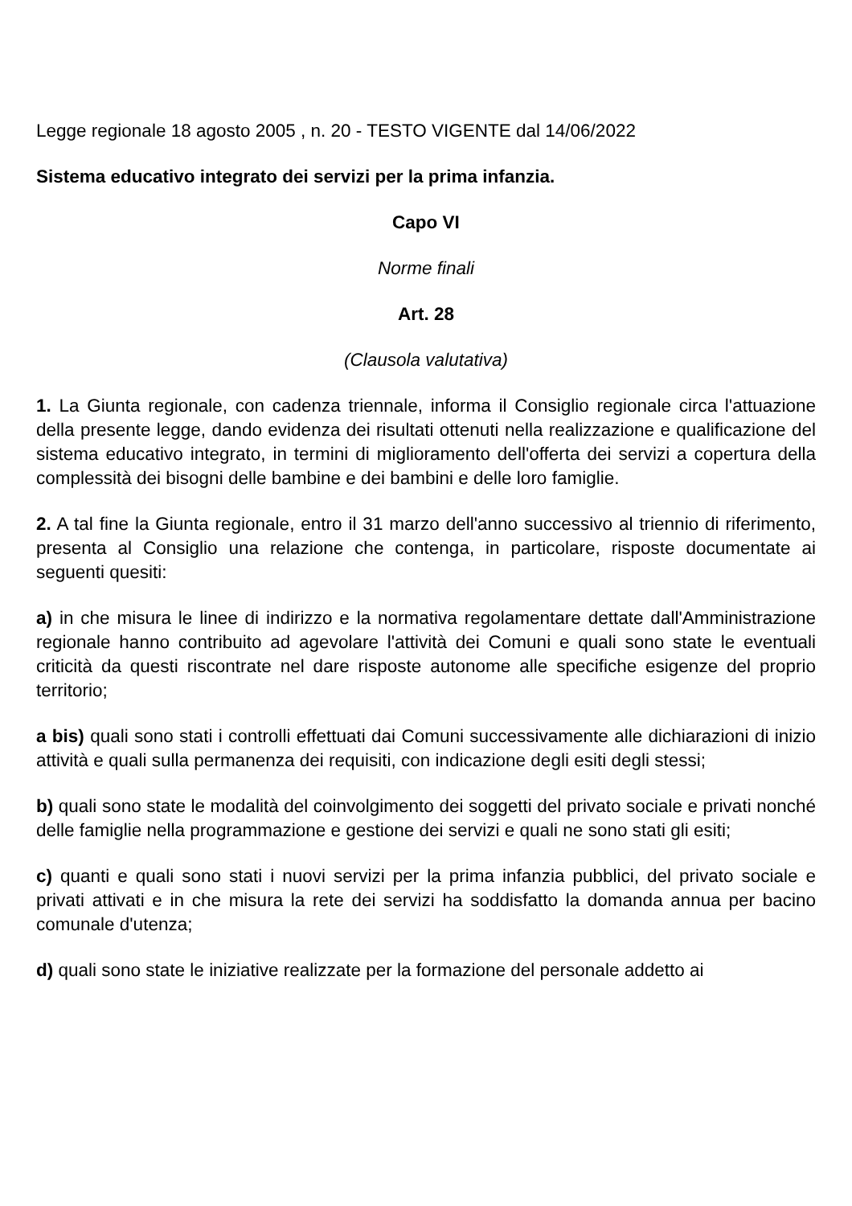Legge regionale 18 agosto 2005 , n. 20 - TESTO VIGENTE dal 14/06/2022
Sistema educativo integrato dei servizi per la prima infanzia.
Capo VI
Norme finali
Art. 28
(Clausola valutativa)
1. La Giunta regionale, con cadenza triennale, informa il Consiglio regionale circa l'attuazione della presente legge, dando evidenza dei risultati ottenuti nella realizzazione e qualificazione del sistema educativo integrato, in termini di miglioramento dell'offerta dei servizi a copertura della complessità dei bisogni delle bambine e dei bambini e delle loro famiglie.
2. A tal fine la Giunta regionale, entro il 31 marzo dell'anno successivo al triennio di riferimento, presenta al Consiglio una relazione che contenga, in particolare, risposte documentate ai seguenti quesiti:
a) in che misura le linee di indirizzo e la normativa regolamentare dettate dall'Amministrazione regionale hanno contribuito ad agevolare l'attività dei Comuni e quali sono state le eventuali criticità da questi riscontrate nel dare risposte autonome alle specifiche esigenze del proprio territorio;
a bis) quali sono stati i controlli effettuati dai Comuni successivamente alle dichiarazioni di inizio attività e quali sulla permanenza dei requisiti, con indicazione degli esiti degli stessi;
b) quali sono state le modalità del coinvolgimento dei soggetti del privato sociale e privati nonché delle famiglie nella programmazione e gestione dei servizi e quali ne sono stati gli esiti;
c) quanti e quali sono stati i nuovi servizi per la prima infanzia pubblici, del privato sociale e privati attivati e in che misura la rete dei servizi ha soddisfatto la domanda annua per bacino comunale d'utenza;
d) quali sono state le iniziative realizzate per la formazione del personale addetto ai